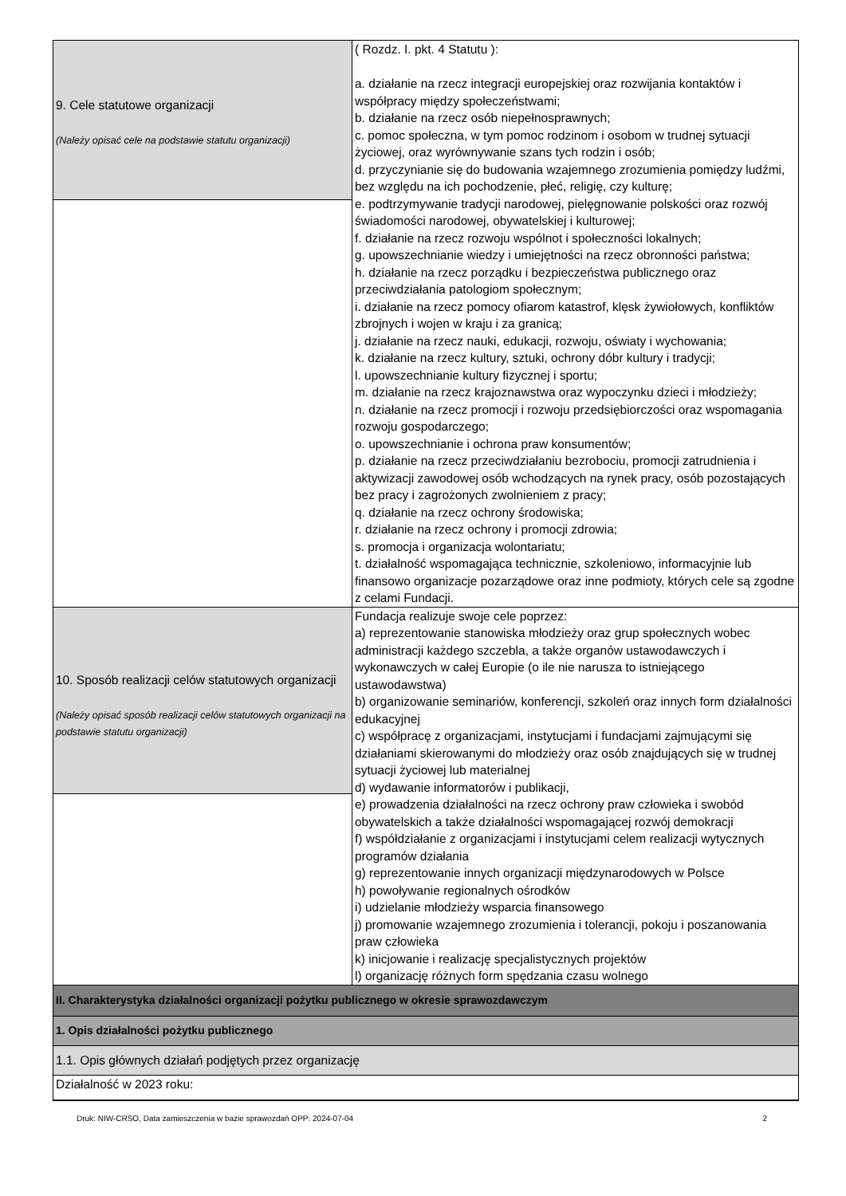| 9. Cele statutowe organizacji (Należy opisać cele na podstawie statutu organizacji) | ( Rozdz. I. pkt. 4 Statutu ): a. działanie na rzecz integracji europejskiej oraz rozwijania kontaktów i współpracy między społeczeństwami; b. działanie na rzecz osób niepełnosprawnych; c. pomoc społeczna, w tym pomoc rodzinom i osobom w trudnej sytuacji życiowej, oraz wyrównywanie szans tych rodzin i osób; d. przyczynianie się do budowania wzajemnego zrozumienia pomiędzy ludźmi, bez względu na ich pochodzenie, płeć, religię, czy kulturę; e. podtrzymywanie tradycji narodowej, pielęgnowanie polskości oraz rozwój świadomości narodowej, obywatelskiej i kulturowej; f. działanie na rzecz rozwoju wspólnot i społeczności lokalnych; g. upowszechnianie wiedzy i umiejętności na rzecz obronności państwa; h. działanie na rzecz porządku i bezpieczeństwa publicznego oraz przeciwdziałania patologiom społecznym; i. działanie na rzecz pomocy ofiarom katastrof, klęsk żywiołowych, konfliktów zbrojnych i wojen w kraju i za granicą; j. działanie na rzecz nauki, edukacji, rozwoju, oświaty i wychowania; k. działanie na rzecz kultury, sztuki, ochrony dóbr kultury i tradycji; l. upowszechnianie kultury fizycznej i sportu; m. działanie na rzecz krajoznawstwa oraz wypoczynku dzieci i młodzieży; n. działanie na rzecz promocji i rozwoju przedsiębiorczości oraz wspomagania rozwoju gospodarczego; o. upowszechnianie i ochrona praw konsumentów; p. działanie na rzecz przeciwdziałaniu bezrobociu, promocji zatrudnienia i aktywizacji zawodowej osób wchodzących na rynek pracy, osób pozostających bez pracy i zagrożonych zwolnieniem z pracy; q. działanie na rzecz ochrony środowiska; r. działanie na rzecz ochrony i promocji zdrowia; s. promocja i organizacja wolontariatu; t. działalność wspomagająca technicznie, szkoleniowo, informacyjnie lub finansowo organizacje pozarządowe oraz inne podmioty, których cele są zgodne z celami Fundacji. |
| 10. Sposób realizacji celów statutowych organizacji (Należy opisać sposób realizacji celów statutowych organizacji na podstawie statutu organizacji) | Fundacja realizuje swoje cele poprzez: a) reprezentowanie stanowiska młodzieży oraz grup społecznych wobec administracji każdego szczebla, a także organów ustawodawczych i wykonawczych w całej Europie (o ile nie narusza to istniejącego ustawodawstwa) b) organizowanie seminariów, konferencji, szkoleń oraz innych form działalności edukacyjnej c) współpracę z organizacjami, instytucjami i fundacjami zajmującymi się działaniami skierowanymi do młodzieży oraz osób znajdujących się w trudnej sytuacji życiowej lub materialnej d) wydawanie informatorów i publikacji, e) prowadzenia działalności na rzecz ochrony praw człowieka i swobód obywatelskich a także działalności wspomagającej rozwój demokracji f) współdziałanie z organizacjami i instytucjami celem realizacji wytycznych programów działania g) reprezentowanie innych organizacji międzynarodowych w Polsce h) powoływanie regionalnych ośrodków i) udzielanie młodzieży wsparcia finansowego j) promowanie wzajemnego zrozumienia i tolerancji, pokoju i poszanowania praw człowieka k) inicjowanie i realizację specjalistycznych projektów l) organizację różnych form spędzania czasu wolnego |
| II. Charakterystyka działalności organizacji pożytku publicznego w okresie sprawozdawczym | |
| 1. Opis działalności pożytku publicznego | |
| 1.1. Opis głównych działań podjętych przez organizację | |
| Działalność w 2023 roku: | |
Druk: NIW-CRSO, Data zamieszczenia w bazie sprawozdań OPP: 2024-07-04 2